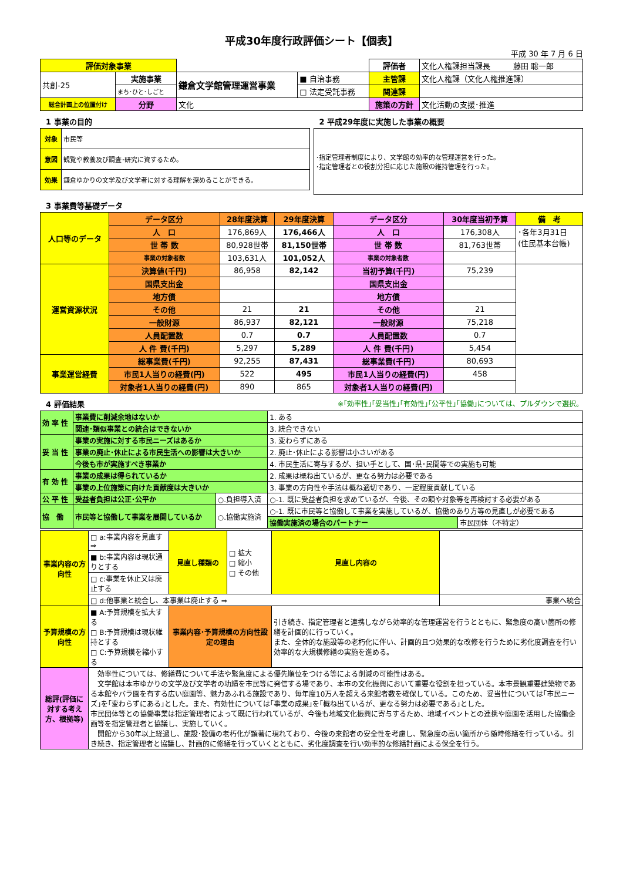平成30年度行政評価シート【個表】
平成 30 年 7 月 6 日
| 評価対象事業 | | | | 評価者 | 文化人権課担当課長 藤田 聡一郎 |
| 共創-25 | 実施事業 | 鎌倉文学館管理運営事業 | ■ 自治事務 | 主管課 | 文化人権課（文化人権推進課） |
| | まち･ひと･しごと | | □ 法定受託事務 | 関連課 | |
| 総合計画上の位置付け | 分野 | 文化 | | 施策の方針 | 文化活動の支援･推進 |
1 事業の目的
| 対象 | 市民等 |
| 意図 | 観覧や教養及び調査･研究に資するため。 |
| 効果 | 鎌倉ゆかりの文学及び文学者に対する理解を深めることができる。 |
2 平成29年度に実施した事業の概要
| ･指定管理者制度により、文学館の効率的な管理運営を行った。 ･指定管理者との役割分担に応じた施設の維持管理を行った。 |
3 事業費等基礎データ
| 人口等のデータ | データ区分 | 28年度決算 | 29年度決算 | データ区分 | 30年度当初予算 | 備 考 |
| | 人 口 | 176,869人 | 176,466人 | 人 口 | 176,308人 | ･各年3月31日 (住民基本台帳) |
| | 世 帯 数 | 80,928世帯 | 81,150世帯 | 世 帯 数 | 81,763世帯 | |
| | 事業の対象者数 | 103,631人 | 101,052人 | 事業の対象者数 | | |
| 運営資源状況 | 決算値(千円) | 86,958 | 82,142 | 当初予算(千円) | 75,239 | |
| | 国県支出金 | | | 国県支出金 | | |
| | 地方債 | | | 地方債 | | |
| | その他 | 21 | 21 | その他 | 21 | |
| | 一般財源 | 86,937 | 82,121 | 一般財源 | 75,218 | |
| | 人員配置数 | 0.7 | 0.7 | 人員配置数 | 0.7 | |
| | 人 件 費(千円) | 5,297 | 5,289 | 人 件 費(千円) | 5,454 | |
| 事業運営経費 | 総事業費(千円) | 92,255 | 87,431 | 総事業費(千円) | 80,693 | |
| | 市民1人当りの経費(円) | 522 | 495 | 市民1人当りの経費(円) | 458 | |
| | 対象者1人当りの経費(円) | 890 | 865 | 対象者1人当りの経費(円) | | |
4 評価結果 ※｢効率性｣｢妥当性｣｢有効性｣｢公平性｣｢協働｣については、プルダウンで選択。
| 効 率 性 | 事業費に削減余地はないか | | 1. ある | |
| | 関連･類似事業との統合はできないか | | 3. 統合できない | |
| 妥 当 性 | 事業の実施に対する市民ニーズはあるか | | 3. 変わらずにある | |
| | 事業の廃止･休止による市民生活への影響は大きいか | | 2. 廃止･休止による影響は小さいがある | |
| | 今後も市が実施すべき事業か | | 4. 市民生活に寄与するが、担い手として、国･県･民間等での実施も可能 | |
| 有 効 性 | 事業の成果は得られているか | | 2. 成果は概ね出ているが、更なる努力は必要である | |
| | 事業の上位施策に向けた貢献度は大きいか | | 3. 事業の方向性や手法は概ね適切であり、一定程度貢献している | |
| 公 平 性 | 受益者負担は公正･公平か | ○.負担導入済 | ○-1. 既に受益者負担を求めているが、今後、その額や対象等を再検討する必要がある | |
| 協 働 | 市民等と協働して事業を展開しているか | ○.協働実施済 | ○-1. 既に市民等と協働して事業を実施しているが、協働のあり方等の見直しが必要である | |
| | | | 協働実施済の場合のパートナー | 市民団体（不特定） |
| 事業内容の方向性 | □ a:事業内容を見直す ⇒ | 見直し種類の | □ 拡大 □ 縮小 □ その他 | 見直し内容の | |
| | ■ b:事業内容は現状通りとする | | | | |
| | □ c:事業を休止又は廃止する | | | | |
| | □ d:他事業と統合し、本事業は廃止する ⇒ | | | | 事業へ統合 |
| 予算規模の方向性 | ■ A:予算規模を拡大する □ B:予算規模は現状維持とする □ C:予算規模を縮小する | 事業内容･予算規模の方向性設定の理由 | | 引き続き、指定管理者と連携しながら効率的な管理運営を行うとともに、緊急度の高い箇所の修繕を計画的に行っていく。 また、全体的な施設等の老朽化に伴い、計画的且つ効果的な改修を行うために劣化度調査を行い効率的な大規模修繕の実施を進める。 | |
| 総評(評価に対する考え方、根拠等) | 効率性については、修繕費について手法や緊急度による優先順位をつける等による削減の可能性はある。 文学館は本市ゆかりの文学及び文学者の功績を市民等に発信する場であり、本市の文化振興において重要な役割を担っている。本市景観重要建築物である本館やバラ園を有する広い庭園等、魅力あふれる施設であり、毎年度10万人を超える来館者数を確保している。このため、妥当性については｢市民ニーズ｣を｢変わらずにある｣とした。また、有効性については｢事業の成果｣を｢概ね出ているが、更なる努力は必要である｣とした。 市民団体等との協働事業は指定管理者によって既に行われているが、今後も地域文化振興に寄与するため、地域イベントとの連携や庭園を活用した協働企画等を指定管理者と協議し、実施していく。 開館から30年以上経過し、施設･設備の老朽化が顕著に現れており、今後の来館者の安全性を考慮し、緊急度の高い箇所から随時修繕を行っている。引き続き、指定管理者と協議し、計画的に修繕を行っていくとともに、劣化度調査を行い効率的な修繕計画による保全を行う。 | | | | |